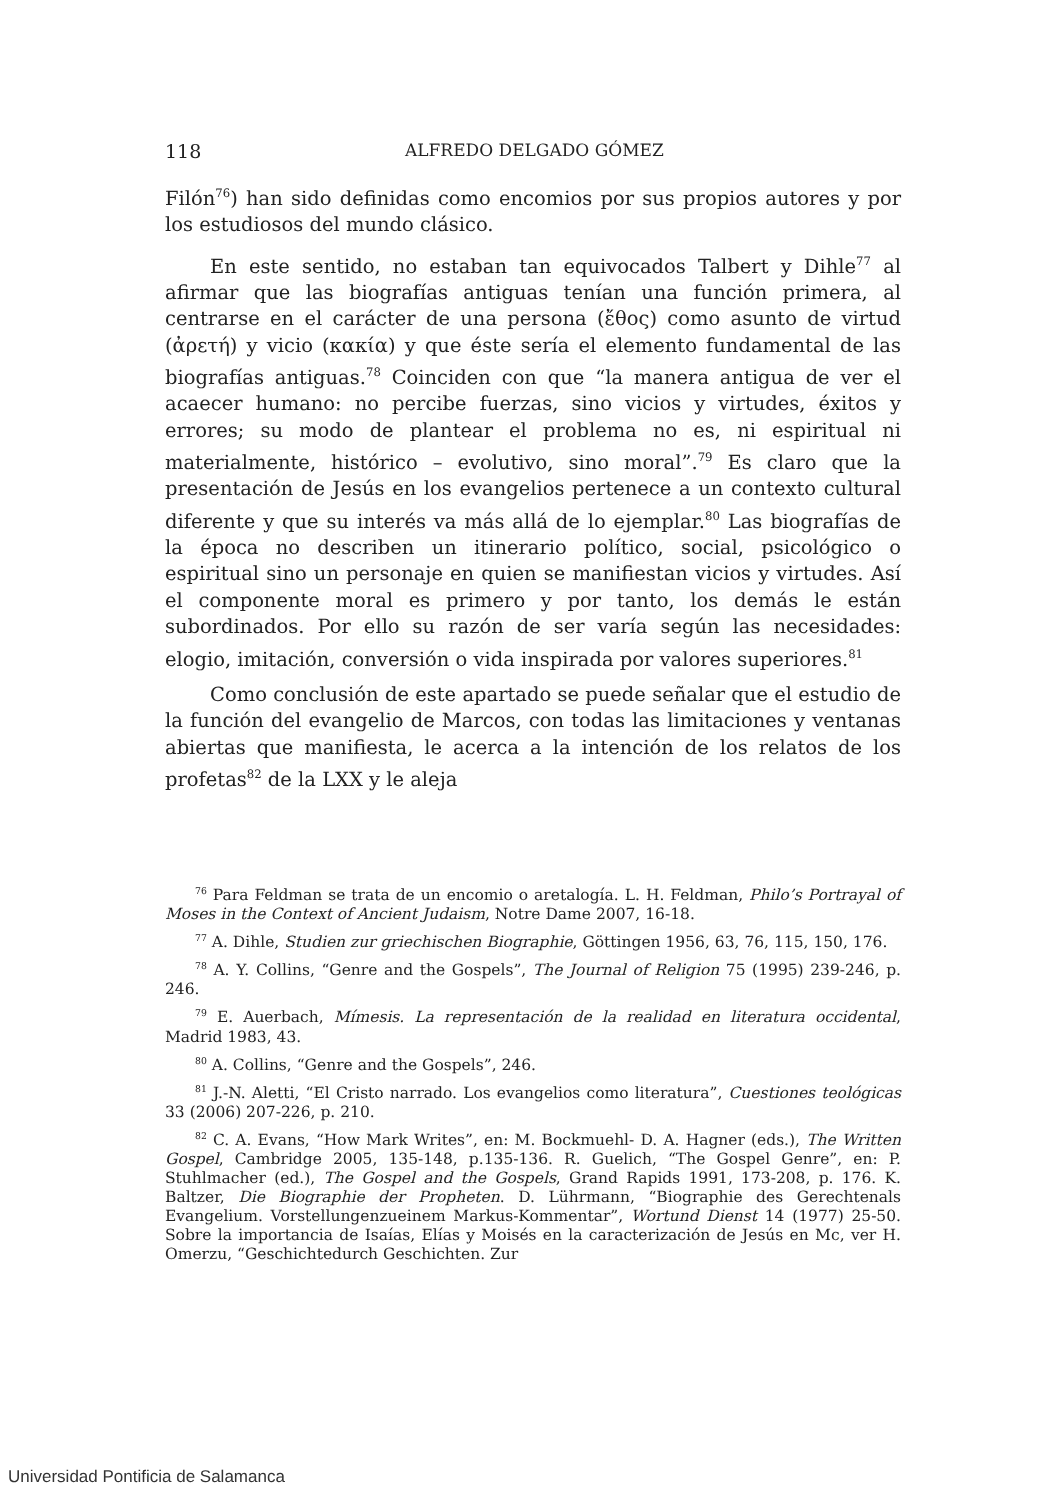118 ALFREDO DELGADO GÓMEZ
Filón<sup>76</sup>) han sido definidas como encomios por sus propios autores y por los estudiosos del mundo clásico.
En este sentido, no estaban tan equivocados Talbert y Dihle<sup>77</sup> al afirmar que las biografías antiguas tenían una función primera, al centrarse en el carácter de una persona (ἔθος) como asunto de virtud (ἀρετή) y vicio (κακία) y que éste sería el elemento fundamental de las biografías antiguas.<sup>78</sup> Coinciden con que “la manera antigua de ver el acaecer humano: no percibe fuerzas, sino vicios y virtudes, éxitos y errores; su modo de plantear el problema no es, ni espiritual ni materialmente, histórico – evolutivo, sino moral”.<sup>79</sup> Es claro que la presentación de Jesús en los evangelios pertenece a un contexto cultural diferente y que su interés va más allá de lo ejemplar.<sup>80</sup> Las biografías de la época no describen un itinerario político, social, psicológico o espiritual sino un personaje en quien se manifiestan vicios y virtudes. Así el componente moral es primero y por tanto, los demás le están subordinados. Por ello su razón de ser varía según las necesidades: elogio, imitación, conversión o vida inspirada por valores superiores.<sup>81</sup>
Como conclusión de este apartado se puede señalar que el estudio de la función del evangelio de Marcos, con todas las limitaciones y ventanas abiertas que manifiesta, le acerca a la intención de los relatos de los profetas<sup>82</sup> de la LXX y le aleja
<sup>76</sup> Para Feldman se trata de un encomio o aretalogía. L. H. Feldman, Philo’s Portrayal of Moses in the Context of Ancient Judaism, Notre Dame 2007, 16-18.
<sup>77</sup> A. Dihle, Studien zur griechischen Biographie, Göttingen 1956, 63, 76, 115, 150, 176.
<sup>78</sup> A. Y. Collins, “Genre and the Gospels”, The Journal of Religion 75 (1995) 239-246, p. 246.
<sup>79</sup> E. Auerbach, Mímesis. La representación de la realidad en literatura occidental, Madrid 1983, 43.
<sup>80</sup> A. Collins, “Genre and the Gospels”, 246.
<sup>81</sup> J.-N. Aletti, “El Cristo narrado. Los evangelios como literatura”, Cuestiones teológicas 33 (2006) 207-226, p. 210.
<sup>82</sup> C. A. Evans, “How Mark Writes”, en: M. Bockmuehl- D. A. Hagner (eds.), The Written Gospel, Cambridge 2005, 135-148, p.135-136. R. Guelich, “The Gospel Genre”, en: P. Stuhlmacher (ed.), The Gospel and the Gospels, Grand Rapids 1991, 173-208, p. 176. K. Baltzer, Die Biographie der Propheten. D. Lührmann, “Biographie des Gerechtenals Evangelium. Vorstellungenzueinem Markus-Kommentar”, Wortund Dienst 14 (1977) 25-50. Sobre la importancia de Isaías, Elías y Moisés en la caracterización de Jesús en Mc, ver H. Omerzu, “Geschichtedurch Geschichten. Zur
Universidad Pontificia de Salamanca